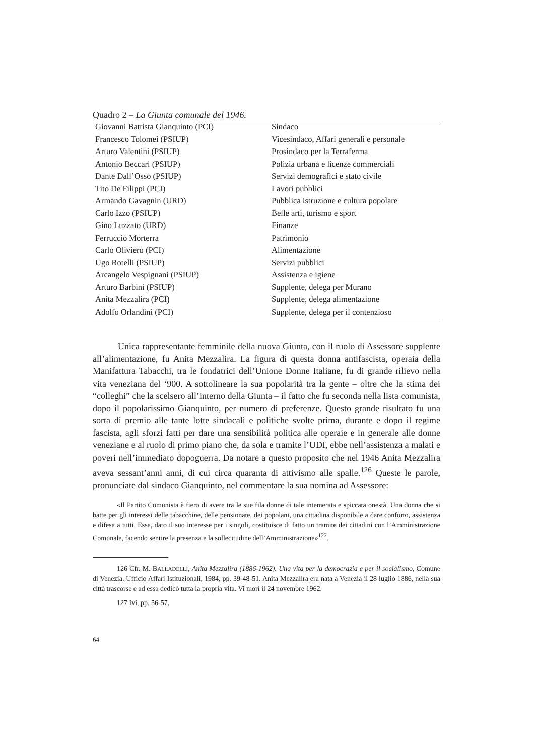Quadro 2 – La Giunta comunale del 1946.
| Giovanni Battista Gianquinto (PCI) | Sindaco |
| Francesco Tolomei (PSIUP) | Vicesindaco, Affari generali e personale |
| Arturo Valentini (PSIUP) | Prosindaco per la Terraferma |
| Antonio Beccari (PSIUP) | Polizia urbana e licenze commerciali |
| Dante Dall’Osso (PSIUP) | Servizi demografici e stato civile |
| Tito De Filippi (PCI) | Lavori pubblici |
| Armando Gavagnin (URD) | Pubblica istruzione e cultura popolare |
| Carlo Izzo (PSIUP) | Belle arti, turismo e sport |
| Gino Luzzato (URD) | Finanze |
| Ferruccio Morterra | Patrimonio |
| Carlo Oliviero (PCI) | Alimentazione |
| Ugo Rotelli (PSIUP) | Servizi pubblici |
| Arcangelo Vespignani (PSIUP) | Assistenza e igiene |
| Arturo Barbini (PSIUP) | Supplente, delega per Murano |
| Anita Mezzalira (PCI) | Supplente, delega alimentazione |
| Adolfo Orlandini (PCI) | Supplente, delega per il contenzioso |
Unica rappresentante femminile della nuova Giunta, con il ruolo di Assessore supplente all’alimentazione, fu Anita Mezzalira. La figura di questa donna antifascista, operaia della Manifattura Tabacchi, tra le fondatrici dell’Unione Donne Italiane, fu di grande rilievo nella vita veneziana del ‘900. A sottolineare la sua popolarità tra la gente – oltre che la stima dei “colleghi” che la scelsero all’interno della Giunta – il fatto che fu seconda nella lista comunista, dopo il popolarissimo Gianquinto, per numero di preferenze. Questo grande risultato fu una sorta di premio alle tante lotte sindacali e politiche svolte prima, durante e dopo il regime fascista, agli sforzi fatti per dare una sensibilità politica alle operaie e in generale alle donne veneziane e al ruolo di primo piano che, da sola e tramite l’UDI, ebbe nell’assistenza a malati e poveri nell’immediato dopoguerra. Da notare a questo proposito che nel 1946 Anita Mezzalira aveva sessant’anni anni, di cui circa quaranta di attivismo alle spalle.<sup>126</sup> Queste le parole, pronunciate dal sindaco Gianquinto, nel commentare la sua nomina ad Assessore:
«Il Partito Comunista è fiero di avere tra le sue fila donne di tale intemerata e spiccata onestà. Una donna che si batte per gli interessi delle tabacchine, delle pensionate, dei popolani, una cittadina disponibile a dare conforto, assistenza e difesa a tutti. Essa, dato il suo interesse per i singoli, costituisce di fatto un tramite dei cittadini con l’Amministrazione Comunale, facendo sentire la presenza e la sollecitudine dell’Amministrazione»<sup>127</sup>.
126 Cfr. M. BALLADELLI, Anita Mezzalira (1886-1962). Una vita per la democrazia e per il socialismo, Comune di Venezia. Ufficio Affari Istituzionali, 1984, pp. 39-48-51. Anita Mezzalira era nata a Venezia il 28 luglio 1886, nella sua città trascorse e ad essa dedicò tutta la propria vita. Vi morì il 24 novembre 1962.
127 Ivi, pp. 56-57.
64